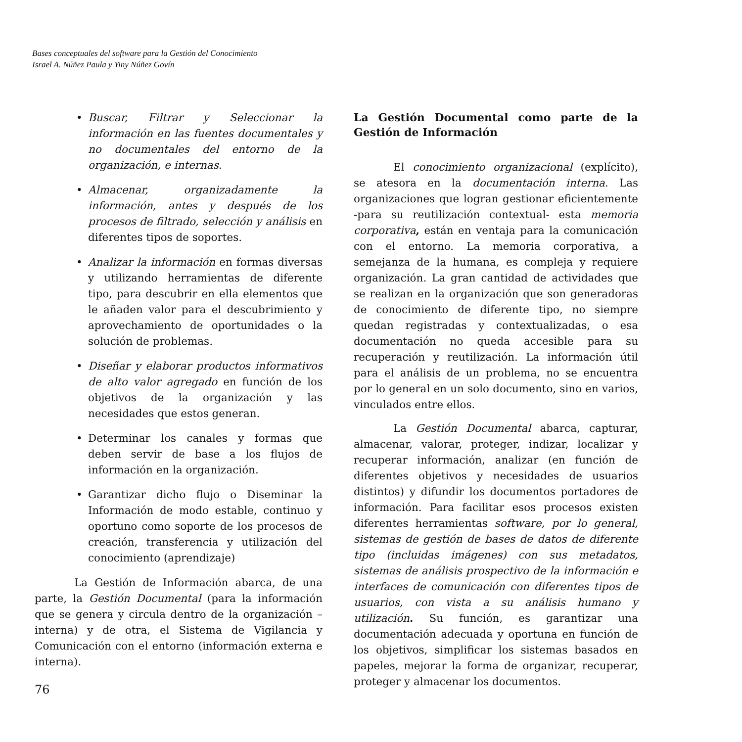Bases conceptuales del software para la Gestión del Conocimiento
Israel A. Núñez Paula y Yiny Núñez Govín
• Buscar, Filtrar y Seleccionar la información en las fuentes documentales y no documentales del entorno de la organización, e internas.
• Almacenar, organizadamente la información, antes y después de los procesos de filtrado, selección y análisis en diferentes tipos de soportes.
• Analizar la información en formas diversas y utilizando herramientas de diferente tipo, para descubrir en ella elementos que le añaden valor para el descubrimiento y aprovechamiento de oportunidades o la solución de problemas.
• Diseñar y elaborar productos informativos de alto valor agregado en función de los objetivos de la organización y las necesidades que estos generan.
• Determinar los canales y formas que deben servir de base a los flujos de información en la organización.
• Garantizar dicho flujo o Diseminar la Información de modo estable, continuo y oportuno como soporte de los procesos de creación, transferencia y utilización del conocimiento (aprendizaje)
La Gestión de Información abarca, de una parte, la Gestión Documental (para la información que se genera y circula dentro de la organización – interna) y de otra, el Sistema de Vigilancia y Comunicación con el entorno (información externa e interna).
La Gestión Documental como parte de la Gestión de Información
El conocimiento organizacional (explícito), se atesora en la documentación interna. Las organizaciones que logran gestionar eficientemente -para su reutilización contextual- esta memoria corporativa, están en ventaja para la comunicación con el entorno. La memoria corporativa, a semejanza de la humana, es compleja y requiere organización. La gran cantidad de actividades que se realizan en la organización que son generadoras de conocimiento de diferente tipo, no siempre quedan registradas y contextualizadas, o esa documentación no queda accesible para su recuperación y reutilización. La información útil para el análisis de un problema, no se encuentra por lo general en un solo documento, sino en varios, vinculados entre ellos.
La Gestión Documental abarca, capturar, almacenar, valorar, proteger, indizar, localizar y recuperar información, analizar (en función de diferentes objetivos y necesidades de usuarios distintos) y difundir los documentos portadores de información. Para facilitar esos procesos existen diferentes herramientas software, por lo general, sistemas de gestión de bases de datos de diferente tipo (incluidas imágenes) con sus metadatos, sistemas de análisis prospectivo de la información e interfaces de comunicación con diferentes tipos de usuarios, con vista a su análisis humano y utilización. Su función, es garantizar una documentación adecuada y oportuna en función de los objetivos, simplificar los sistemas basados en papeles, mejorar la forma de organizar, recuperar, proteger y almacenar los documentos.
76